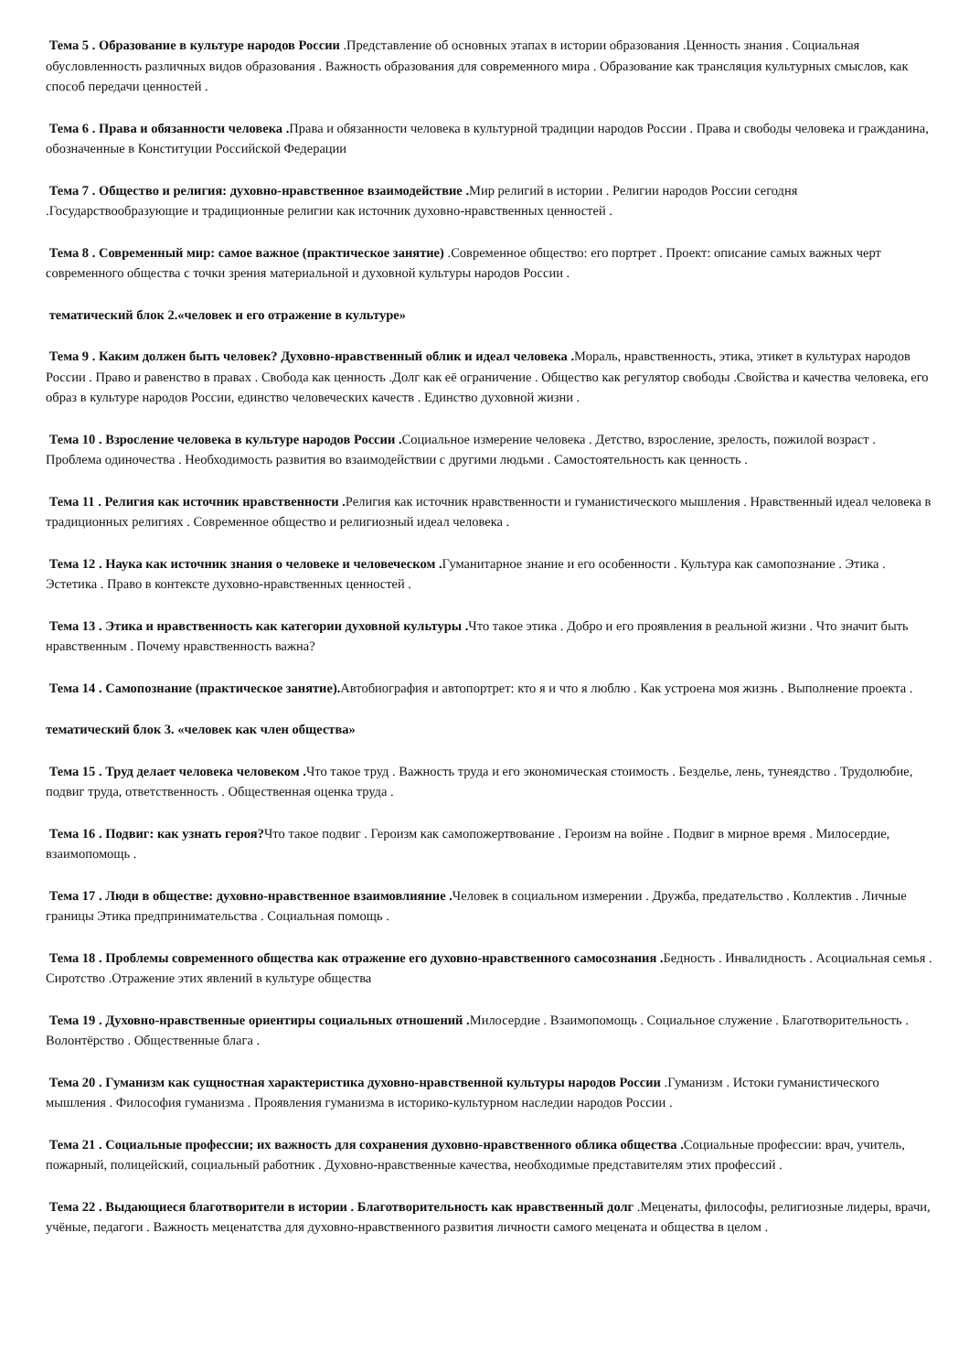Тема 5 . Образование в культуре народов России .Представление об основных этапах в истории образования .Ценность знания . Социальная обусловленность различных видов образования . Важность образования для современного мира . Образование как трансляция культурных смыслов, как способ передачи ценностей .
Тема 6 . Права и обязанности человека . Права и обязанности человека в культурной традиции народов России . Права и свободы человека и гражданина, обозначенные в Конституции Российской Федерации
Тема 7 . Общество и религия: духовно-нравственное взаимодействие . Мир религий в истории . Религии народов России сегодня .Государствообразующие и традиционные религии как источник духовно-нравственных ценностей .
Тема 8 . Современный мир: самое важное (практическое занятие) .Современное общество: его портрет . Проект: описание самых важных черт современного общества с точки зрения материальной и духовной культуры народов России .
тематический блок 2.«человек и его отражение в культуре»
Тема 9 . Каким должен быть человек? Духовно-нравственный облик и идеал человека . Мораль, нравственность, этика, этикет в культурах народов России . Право и равенство в правах . Свобода как ценность .Долг как её ограничение . Общество как регулятор свободы .Свойства и качества человека, его образ в культуре народов России, единство человеческих качеств . Единство духовной жизни .
Тема 10 . Взросление человека в культуре народов России . Социальное измерение человека . Детство, взросление, зрелость, пожилой возраст . Проблема одиночества . Необходимость развития во взаимодействии с другими людьми . Самостоятельность как ценность .
Тема 11 . Религия как источник нравственности . Религия как источник нравственности и гуманистического мышления . Нравственный идеал человека в традиционных религиях . Современное общество и религиозный идеал человека .
Тема 12 . Наука как источник знания о человеке и человеческом . Гуманитарное знание и его особенности . Культура как самопознание . Этика . Эстетика . Право в контексте духовно-нравственных ценностей .
Тема 13 . Этика и нравственность как категории духовной культуры . Что такое этика . Добро и его проявления в реальной жизни . Что значит быть нравственным . Почему нравственность важна?
Тема 14 . Самопознание (практическое занятие). Автобиография и автопортрет: кто я и что я люблю . Как устроена моя жизнь . Выполнение проекта .
тематический блок 3. «человек как член общества»
Тема 15 . Труд делает человека человеком . Что такое труд . Важность труда и его экономическая стоимость . Безделье, лень, тунеядство . Трудолюбие, подвиг труда, ответственность . Общественная оценка труда .
Тема 16 . Подвиг: как узнать героя?Что такое подвиг . Героизм как самопожертвование . Героизм на войне . Подвиг в мирное время . Милосердие, взаимопомощь .
Тема 17 . Люди в обществе: духовно-нравственное взаимовлияние . Человек в социальном измерении . Дружба, предательство . Коллектив . Личные границы Этика предпринимательства . Социальная помощь .
Тема 18 . Проблемы современного общества как отражение его духовно-нравственного самосознания . Бедность . Инвалидность . Асоциальная семья . Сиротство .Отражение этих явлений в культуре общества
Тема 19 . Духовно-нравственные ориентиры социальных отношений . Милосердие . Взаимопомощь . Социальное служение . Благотворительность . Волонтёрство . Общественные блага .
Тема 20 . Гуманизм как сущностная характеристика духовно-нравственной культуры народов России .Гуманизм . Истоки гуманистического мышления . Философия гуманизма . Проявления гуманизма в историко-культурном наследии народов России .
Тема 21 . Социальные профессии; их важность для сохранения духовно-нравственного облика общества . Социальные профессии: врач, учитель, пожарный, полицейский, социальный работник . Духовно-нравственные качества, необходимые представителям этих профессий .
Тема 22 . Выдающиеся благотворители в истории . Благотворительность как нравственный долг .Меценаты, философы, религиозные лидеры, врачи, учёные, педагоги . Важность меценатства для духовно-нравственного развития личности самого мецената и общества в целом .